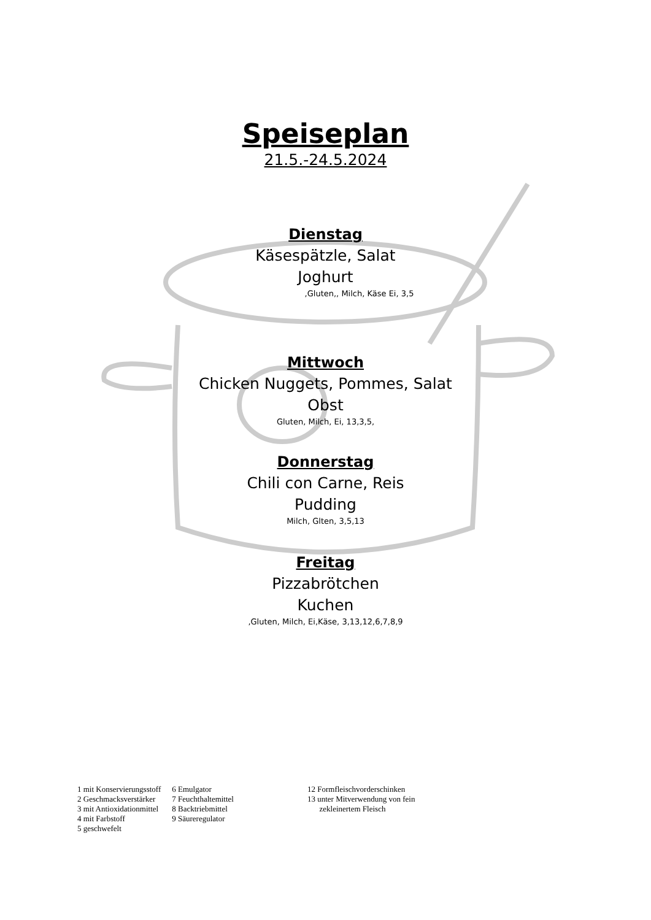Speiseplan
21.5.-24.5.2024
Dienstag
Käsespätzle, Salat
Joghurt
,Gluten,, Milch, Käse Ei, 3,5
Mittwoch
Chicken Nuggets, Pommes, Salat
Obst
Gluten, Milch, Ei, 13,3,5,
Donnerstag
Chili con Carne, Reis
Pudding
Milch, Glten, 3,5,13
Freitag
Pizzabrötchen
Kuchen
,Gluten, Milch, Ei,Käse, 3,13,12,6,7,8,9
1 mit Konservierungsstoff
2 Geschmacksverstärker
3 mit Antioxidationmittel
4 mit Farbstoff
5 geschwefelt
6 Emulgator
7 Feuchthaltemittel
8 Backtriebmittel
9 Säureregulator
12 Formfleischvorderschinken
13 unter Mitverwendung von fein
zekleinertem Fleisch